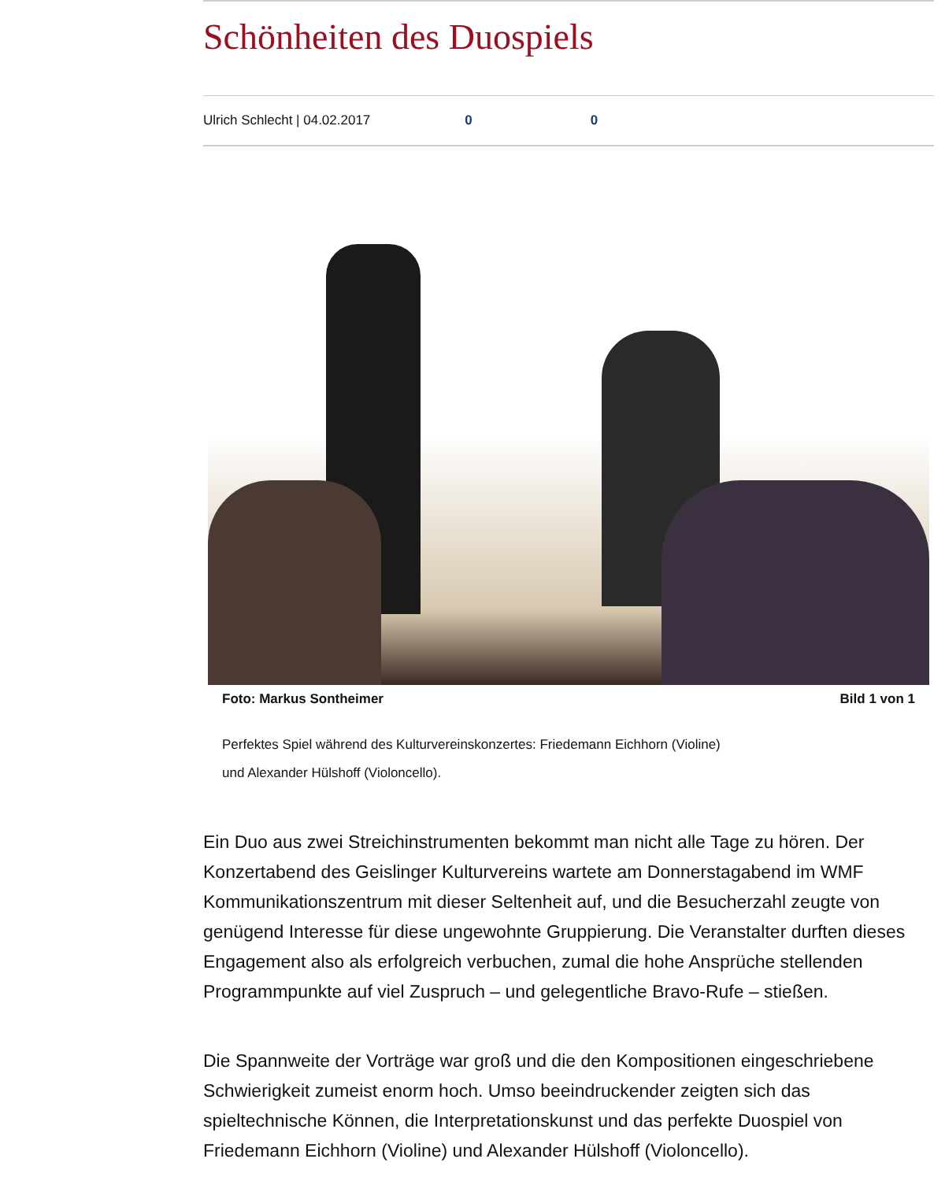Schönheiten des Duospiels
Ulrich Schlecht | 04.02.2017 0 0
Foto: Markus Sontheimer Bild 1 von 1
Perfektes Spiel während des Kulturvereinskonzertes: Friedemann Eichhorn (Violine)
und Alexander Hülshoff (Violoncello).
Ein Duo aus zwei Streichinstrumenten bekommt man nicht alle Tage zu hören. Der Konzertabend des Geislinger Kulturvereins wartete am Donnerstagabend im WMF Kommunikationszentrum mit dieser Seltenheit auf, und die Besucherzahl zeugte von genügend Interesse für diese ungewohnte Gruppierung. Die Veranstalter durften dieses Engagement also als erfolgreich verbuchen, zumal die hohe Ansprüche stellenden Programmpunkte auf viel Zuspruch – und gelegentliche Bravo-Rufe – stießen.
Die Spannweite der Vorträge war groß und die den Kompositionen eingeschriebene Schwierigkeit zumeist enorm hoch. Umso beeindruckender zeigten sich das spieltechnische Können, die Interpretationskunst und das perfekte Duospiel von Friedemann Eichhorn (Violine) und Alexander Hülshoff (Violoncello).